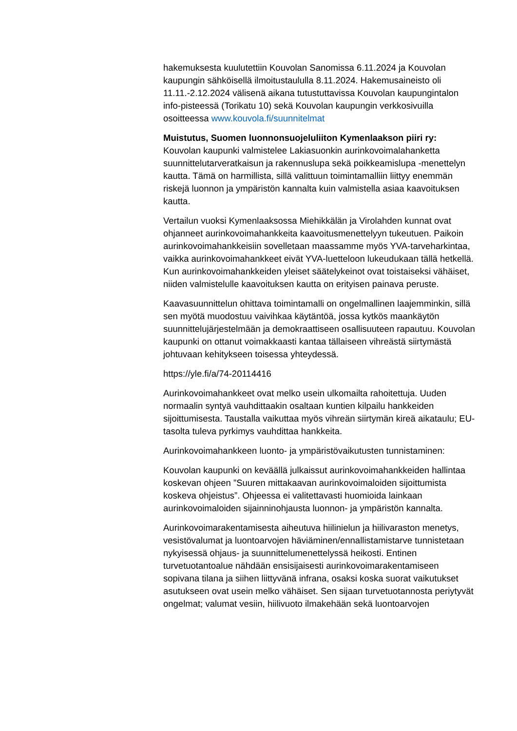hakemuksesta kuulutettiin Kouvolan Sanomissa 6.11.2024 ja Kouvolan kaupungin sähköisellä ilmoitustaululla 8.11.2024. Hakemusaineisto oli 11.11.-2.12.2024 välisenä aikana tutustuttavissa Kouvolan kaupungintalon info-pisteessä (Torikatu 10) sekä Kouvolan kaupungin verkkosivuilla osoitteessa www.kouvola.fi/suunnitelmat
Muistutus, Suomen luonnonsuojeluliiton Kymenlaakson piiri ry:
Kouvolan kaupunki valmistelee Lakiasuonkin aurinkovoimalahanketta suunnittelutarveratkaisun ja rakennuslupa sekä poikkeamislupa -menettelyn kautta. Tämä on harmillista, sillä valittuun toimintamalliin liittyy enemmän riskejä luonnon ja ympäristön kannalta kuin valmistella asiaa kaavoituksen kautta.
Vertailun vuoksi Kymenlaaksossa Miehikkälän ja Virolahden kunnat ovat ohjanneet aurinkovoimahankkeita kaavoitusmenettelyyn tukeutuen. Paikoin aurinkovoimahankkeisiin sovelletaan maassamme myös YVA-tarveharkintaa, vaikka aurinkovoimahankkeet eivät YVA-luetteloon lukeudukaan tällä hetkellä. Kun aurinkovoimahankkeiden yleiset säätelykeinot ovat toistaiseksi vähäiset, niiden valmistelulle kaavoituksen kautta on erityisen painava peruste.
Kaavasuunnittelun ohittava toimintamalli on ongelmallinen laajemminkin, sillä sen myötä muodostuu vaivihkaa käytäntöä, jossa kytkös maankäytön suunnittelujärjestelmään ja demokraattiseen osallisuuteen rapautuu. Kouvolan kaupunki on ottanut voimakkaasti kantaa tällaiseen vihreästä siirtymästä johtuvaan kehitykseen toisessa yhteydessä.
https://yle.fi/a/74-20114416
Aurinkovoimahankkeet ovat melko usein ulkomailta rahoitettuja. Uuden normaalin syntyä vauhdittaakin osaltaan kuntien kilpailu hankkeiden sijoittumisesta. Taustalla vaikuttaa myös vihreän siirtymän kireä aikataulu; EU-tasolta tuleva pyrkimys vauhdittaa hankkeita.
Aurinkovoimahankkeen luonto- ja ympäristövaikutusten tunnistaminen:
Kouvolan kaupunki on keväällä julkaissut aurinkovoimahankkeiden hallintaa koskevan ohjeen ”Suuren mittakaavan aurinkovoimaloiden sijoittumista koskeva ohjeistus”. Ohjeessa ei valitettavasti huomioida lainkaan aurinkovoimaloiden sijainninohjausta luonnon- ja ympäristön kannalta.
Aurinkovoimarakentamisesta aiheutuva hiilinielun ja hiilivaraston menetys, vesistövalumat ja luontoarvojen häviäminen/ennallistamistarve tunnistetaan nykyisessä ohjaus- ja suunnittelumenettelyssä heikosti. Entinen turvetuotantoalue nähdään ensisijaisesti aurinkovoimarakentamiseen sopivana tilana ja siihen liittyvänä infrana, osaksi koska suorat vaikutukset asutukseen ovat usein melko vähäiset. Sen sijaan turvetuotannosta periytyvät ongelmat; valumat vesiin, hiilivuoto ilmakehään sekä luontoarvojen